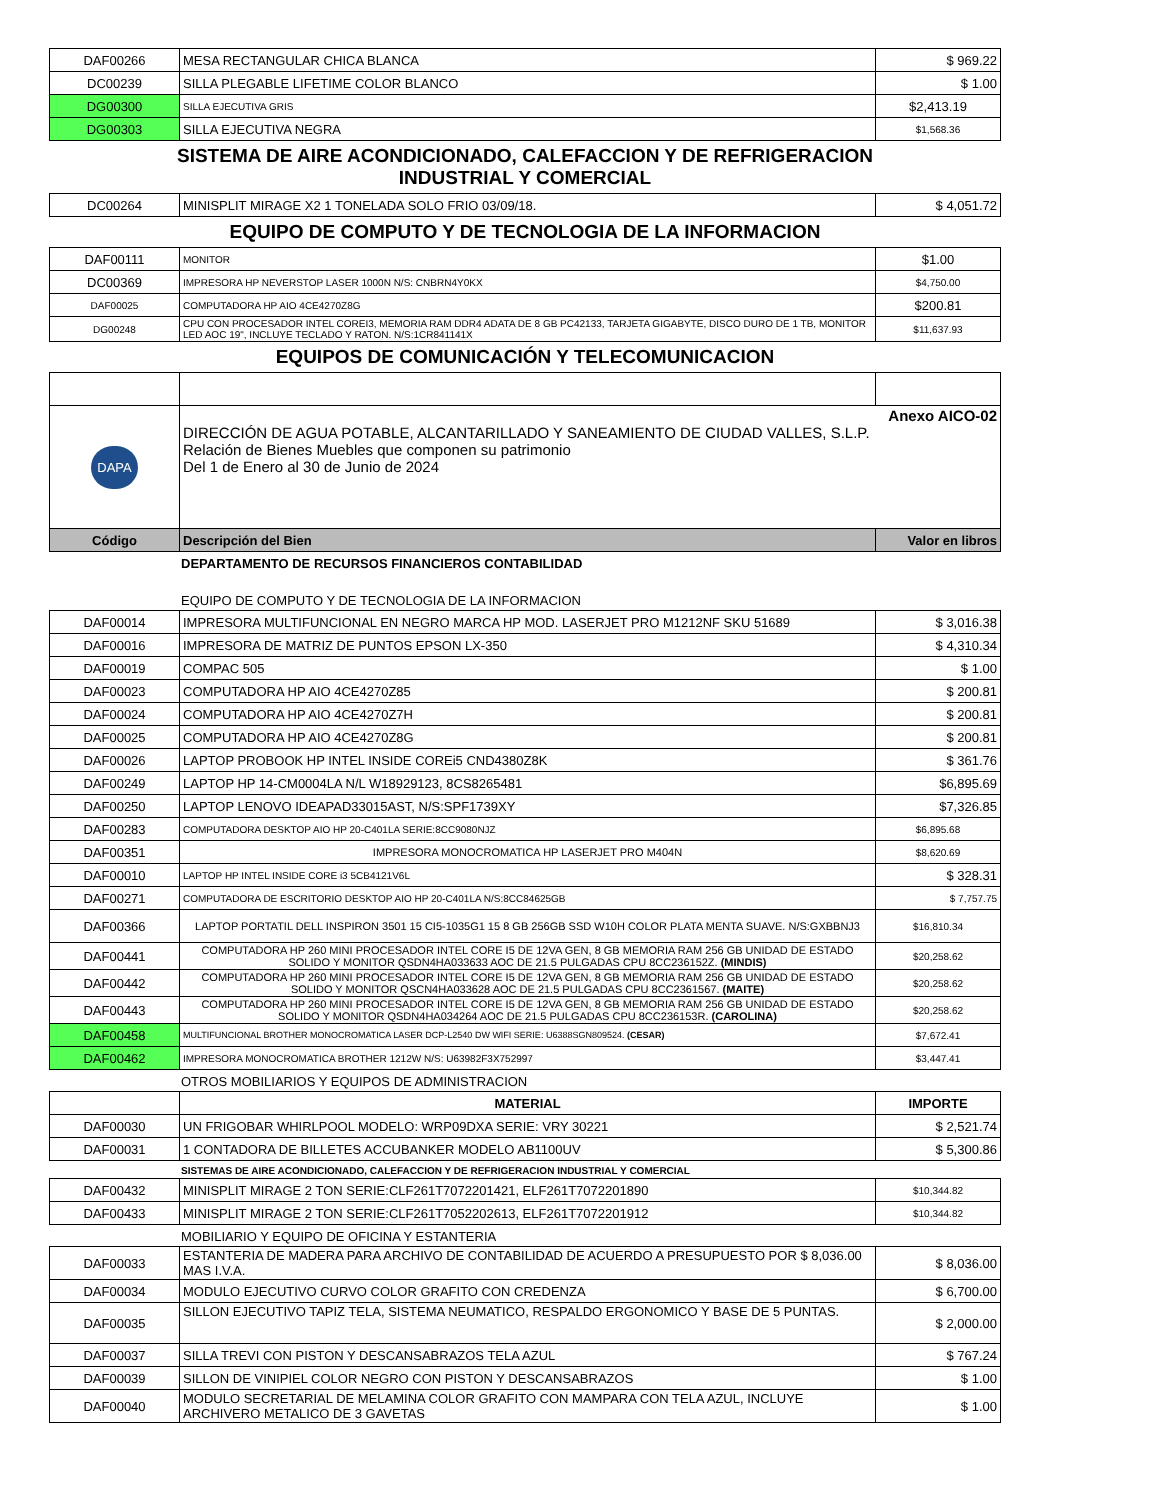| DAF00266 | MESA RECTANGULAR CHICA BLANCA | $ 969.22 |
| DC00239 | SILLA PLEGABLE LIFETIME COLOR BLANCO | $ 1.00 |
| DG00300 | SILLA EJECUTIVA GRIS | $2,413.19 |
| DG00303 | SILLA EJECUTIVA NEGRA | $1,568.36 |
SISTEMA DE AIRE ACONDICIONADO, CALEFACCION Y DE REFRIGERACION
INDUSTRIAL Y COMERCIAL
| DC00264 | MINISPLIT MIRAGE X2 1 TONELADA SOLO FRIO 03/09/18. | $ 4,051.72 |
EQUIPO DE COMPUTO Y DE TECNOLOGIA DE LA INFORMACION
| DAF00111 | MONITOR | $1.00 |
| DC00369 | IMPRESORA HP NEVERSTOP LASER 1000N N/S: CNBRN4Y0KX | $4,750.00 |
| DAF00025 | COMPUTADORA HP AIO 4CE4270Z8G | $200.81 |
| DG00248 | CPU CON PROCESADOR INTEL COREI3, MEMORIA RAM DDR4 ADATA DE 8 GB PC42133, TARJETA GIGABYTE, DISCO DURO DE 1 TB, MONITOR LED AOC 19", INCLUYE TECLADO Y RATON. N/S:1CR841141X | $11,637.93 |
EQUIPOS DE COMUNICACIÓN Y TELECOMUNICACION
| DAPA | Anexo AICO-02 DIRECCIÓN DE AGUA POTABLE, ALCANTARILLADO Y SANEAMIENTO DE CIUDAD VALLES, S.L.P. Relación de Bienes Muebles que componen su patrimonio Del 1 de Enero al 30 de Junio de 2024 | |
| Código | Descripción del Bien | Valor en libros |
DEPARTAMENTO DE RECURSOS FINANCIEROS CONTABILIDAD
EQUIPO DE COMPUTO Y DE TECNOLOGIA DE LA INFORMACION
| DAF00014 | IMPRESORA MULTIFUNCIONAL EN NEGRO MARCA HP MOD. LASERJET PRO M1212NF SKU 51689 | $ 3,016.38 |
| DAF00016 | IMPRESORA DE MATRIZ DE PUNTOS EPSON LX-350 | $ 4,310.34 |
| DAF00019 | COMPAC 505 | $ 1.00 |
| DAF00023 | COMPUTADORA HP AIO 4CE4270Z85 | $ 200.81 |
| DAF00024 | COMPUTADORA HP AIO 4CE4270Z7H | $ 200.81 |
| DAF00025 | COMPUTADORA HP AIO 4CE4270Z8G | $ 200.81 |
| DAF00026 | LAPTOP PROBOOK HP INTEL INSIDE COREi5 CND4380Z8K | $ 361.76 |
| DAF00249 | LAPTOP HP 14-CM0004LA N/L W18929123, 8CS8265481 | $6,895.69 |
| DAF00250 | LAPTOP LENOVO IDEAPAD33015AST, N/S:SPF1739XY | $7,326.85 |
| DAF00283 | COMPUTADORA DESKTOP AIO HP 20-C401LA SERIE:8CC9080NJZ | $6,895.68 |
| DAF00351 | IMPRESORA MONOCROMATICA HP LASERJET PRO M404N | $8,620.69 |
| DAF00010 | LAPTOP HP INTEL INSIDE CORE i3 5CB4121V6L | $ 328.31 |
| DAF00271 | COMPUTADORA DE ESCRITORIO DESKTOP AIO HP 20-C401LA N/S:8CC84625GB | $ 7,757.75 |
| DAF00366 | LAPTOP PORTATIL DELL INSPIRON 3501 15 CI5-1035G1 15 8 GB 256GB SSD W10H COLOR PLATA MENTA SUAVE. N/S:GXBBNJ3 | $16,810.34 |
| DAF00441 | COMPUTADORA HP 260 MINI PROCESADOR INTEL CORE I5 DE 12VA GEN, 8 GB MEMORIA RAM 256 GB UNIDAD DE ESTADO SOLIDO Y MONITOR QSDN4HA033633 AOC DE 21.5 PULGADAS CPU 8CC236152Z. (MINDIS) | $20,258.62 |
| DAF00442 | COMPUTADORA HP 260 MINI PROCESADOR INTEL CORE I5 DE 12VA GEN, 8 GB MEMORIA RAM 256 GB UNIDAD DE ESTADO SOLIDO Y MONITOR QSCN4HA033628 AOC DE 21.5 PULGADAS CPU 8CC2361567. (MAITE) | $20,258.62 |
| DAF00443 | COMPUTADORA HP 260 MINI PROCESADOR INTEL CORE I5 DE 12VA GEN, 8 GB MEMORIA RAM 256 GB UNIDAD DE ESTADO SOLIDO Y MONITOR QSDN4HA034264 AOC DE 21.5 PULGADAS CPU 8CC236153R. (CAROLINA) | $20,258.62 |
| DAF00458 | MULTIFUNCIONAL BROTHER MONOCROMATICA LASER DCP-L2540 DW WIFI SERIE: U6388SGN809524. (CESAR) | $7,672.41 |
| DAF00462 | IMPRESORA MONOCROMATICA BROTHER 1212W N/S: U63982F3X752997 | $3,447.41 |
OTROS MOBILIARIOS Y EQUIPOS DE ADMINISTRACION
| | MATERIAL | IMPORTE |
| --- | --- | --- |
| DAF00030 | UN FRIGOBAR WHIRLPOOL MODELO: WRP09DXA SERIE: VRY 30221 | $ 2,521.74 |
| DAF00031 | 1 CONTADORA DE BILLETES ACCUBANKER MODELO AB1100UV | $ 5,300.86 |
SISTEMAS DE AIRE ACONDICIONADO, CALEFACCION Y DE REFRIGERACION INDUSTRIAL Y COMERCIAL
| DAF00432 | MINISPLIT MIRAGE 2 TON SERIE:CLF261T7072201421, ELF261T7072201890 | $10,344.82 |
| DAF00433 | MINISPLIT MIRAGE 2 TON SERIE:CLF261T7052202613, ELF261T7072201912 | $10,344.82 |
MOBILIARIO Y EQUIPO DE OFICINA Y ESTANTERIA
| DAF00033 | ESTANTERIA DE MADERA PARA ARCHIVO DE CONTABILIDAD DE ACUERDO A PRESUPUESTO POR $ 8,036.00 MAS I.V.A. | $ 8,036.00 |
| DAF00034 | MODULO EJECUTIVO CURVO COLOR GRAFITO CON CREDENZA | $ 6,700.00 |
| DAF00035 | SILLON EJECUTIVO TAPIZ TELA, SISTEMA NEUMATICO, RESPALDO ERGONOMICO Y BASE DE 5 PUNTAS. | $ 2,000.00 |
| DAF00037 | SILLA TREVI CON PISTON Y DESCANSABRAZOS TELA AZUL | $ 767.24 |
| DAF00039 | SILLON DE VINIPIEL COLOR NEGRO CON PISTON Y DESCANSABRAZOS | $ 1.00 |
| DAF00040 | MODULO SECRETARIAL DE MELAMINA COLOR GRAFITO CON MAMPARA CON TELA AZUL, INCLUYE ARCHIVERO METALICO DE 3 GAVETAS | $ 1.00 |